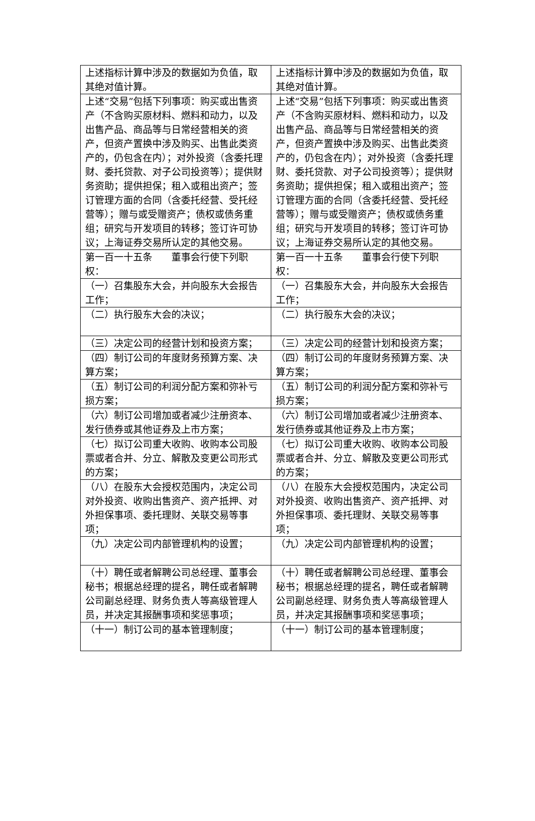| 上述指标计算中涉及的数据如为负值，取其绝对值计算。 | 上述指标计算中涉及的数据如为负值，取其绝对值计算。 |
| 上述“交易”包括下列事项：购买或出售资产（不含购买原材料、燃料和动力，以及出售产品、商品等与日常经营相关的资产，但资产置换中涉及购买、出售此类资产的，仍包含在内）；对外投资（含委托理财、委托贷款、对子公司投资等）；提供财务资助；提供担保；租入或租出资产；签订管理方面的合同（含委托经营、受托经营等）；赠与或受赠资产；债权或债务重组；研究与开发项目的转移；签订许可协议；上海证券交易所认定的其他交易。 | 上述“交易”包括下列事项：购买或出售资产（不含购买原材料、燃料和动力，以及出售产品、商品等与日常经营相关的资产，但资产置换中涉及购买、出售此类资产的，仍包含在内）；对外投资（含委托理财、委托贷款、对子公司投资等）；提供财务资助；提供担保；租入或租出资产；签订管理方面的合同（含委托经营、受托经营等）；赠与或受赠资产；债权或债务重组；研究与开发项目的转移；签订许可协议；上海证券交易所认定的其他交易。 |
| 第一百一十五条 董事会行使下列职权： | 第一百一十五条 董事会行使下列职权： |
| （一）召集股东大会，并向股东大会报告工作； | （一）召集股东大会，并向股东大会报告工作； |
| （二）执行股东大会的决议； | （二）执行股东大会的决议； |
| （三）决定公司的经营计划和投资方案； | （三）决定公司的经营计划和投资方案； |
| （四）制订公司的年度财务预算方案、决算方案； | （四）制订公司的年度财务预算方案、决算方案； |
| （五）制订公司的利润分配方案和弥补亏损方案； | （五）制订公司的利润分配方案和弥补亏损方案； |
| （六）制订公司增加或者减少注册资本、发行债券或其他证券及上市方案； | （六）制订公司增加或者减少注册资本、发行债券或其他证券及上市方案； |
| （七）拟订公司重大收购、收购本公司股票或者合并、分立、解散及变更公司形式的方案； | （七）拟订公司重大收购、收购本公司股票或者合并、分立、解散及变更公司形式的方案； |
| （八）在股东大会授权范围内，决定公司对外投资、收购出售资产、资产抵押、对外担保事项、委托理财、关联交易等事项； | （八）在股东大会授权范围内，决定公司对外投资、收购出售资产、资产抵押、对外担保事项、委托理财、关联交易等事项； |
| （九）决定公司内部管理机构的设置； | （九）决定公司内部管理机构的设置； |
| （十）聘任或者解聘公司总经理、董事会秘书；根据总经理的提名，聘任或者解聘公司副总经理、财务负责人等高级管理人员，并决定其报酬事项和奖惩事项； | （十）聘任或者解聘公司总经理、董事会秘书；根据总经理的提名，聘任或者解聘公司副总经理、财务负责人等高级管理人员，并决定其报酬事项和奖惩事项； |
| （十一）制订公司的基本管理制度； | （十一）制订公司的基本管理制度； |